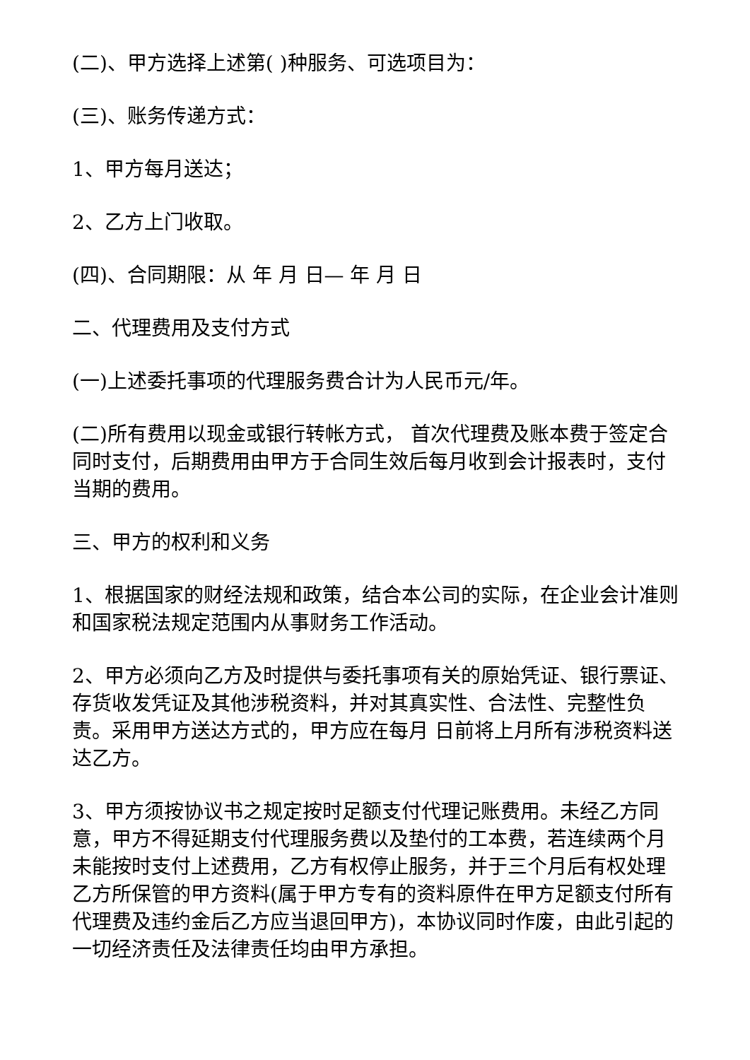(二)、甲方选择上述第( )种服务、可选项目为：
(三)、账务传递方式：
1、甲方每月送达；
2、乙方上门收取。
(四)、合同期限：从 年 月 日— 年 月 日
二、代理费用及支付方式
(一)上述委托事项的代理服务费合计为人民币元/年。
(二)所有费用以现金或银行转帐方式， 首次代理费及账本费于签定合同时支付，后期费用由甲方于合同生效后每月收到会计报表时，支付当期的费用。
三、甲方的权利和义务
1、根据国家的财经法规和政策，结合本公司的实际，在企业会计准则和国家税法规定范围内从事财务工作活动。
2、甲方必须向乙方及时提供与委托事项有关的原始凭证、银行票证、存货收发凭证及其他涉税资料，并对其真实性、合法性、完整性负责。采用甲方送达方式的，甲方应在每月 日前将上月所有涉税资料送达乙方。
3、甲方须按协议书之规定按时足额支付代理记账费用。未经乙方同意，甲方不得延期支付代理服务费以及垫付的工本费，若连续两个月未能按时支付上述费用，乙方有权停止服务，并于三个月后有权处理乙方所保管的甲方资料(属于甲方专有的资料原件在甲方足额支付所有代理费及违约金后乙方应当退回甲方)，本协议同时作废，由此引起的一切经济责任及法律责任均由甲方承担。